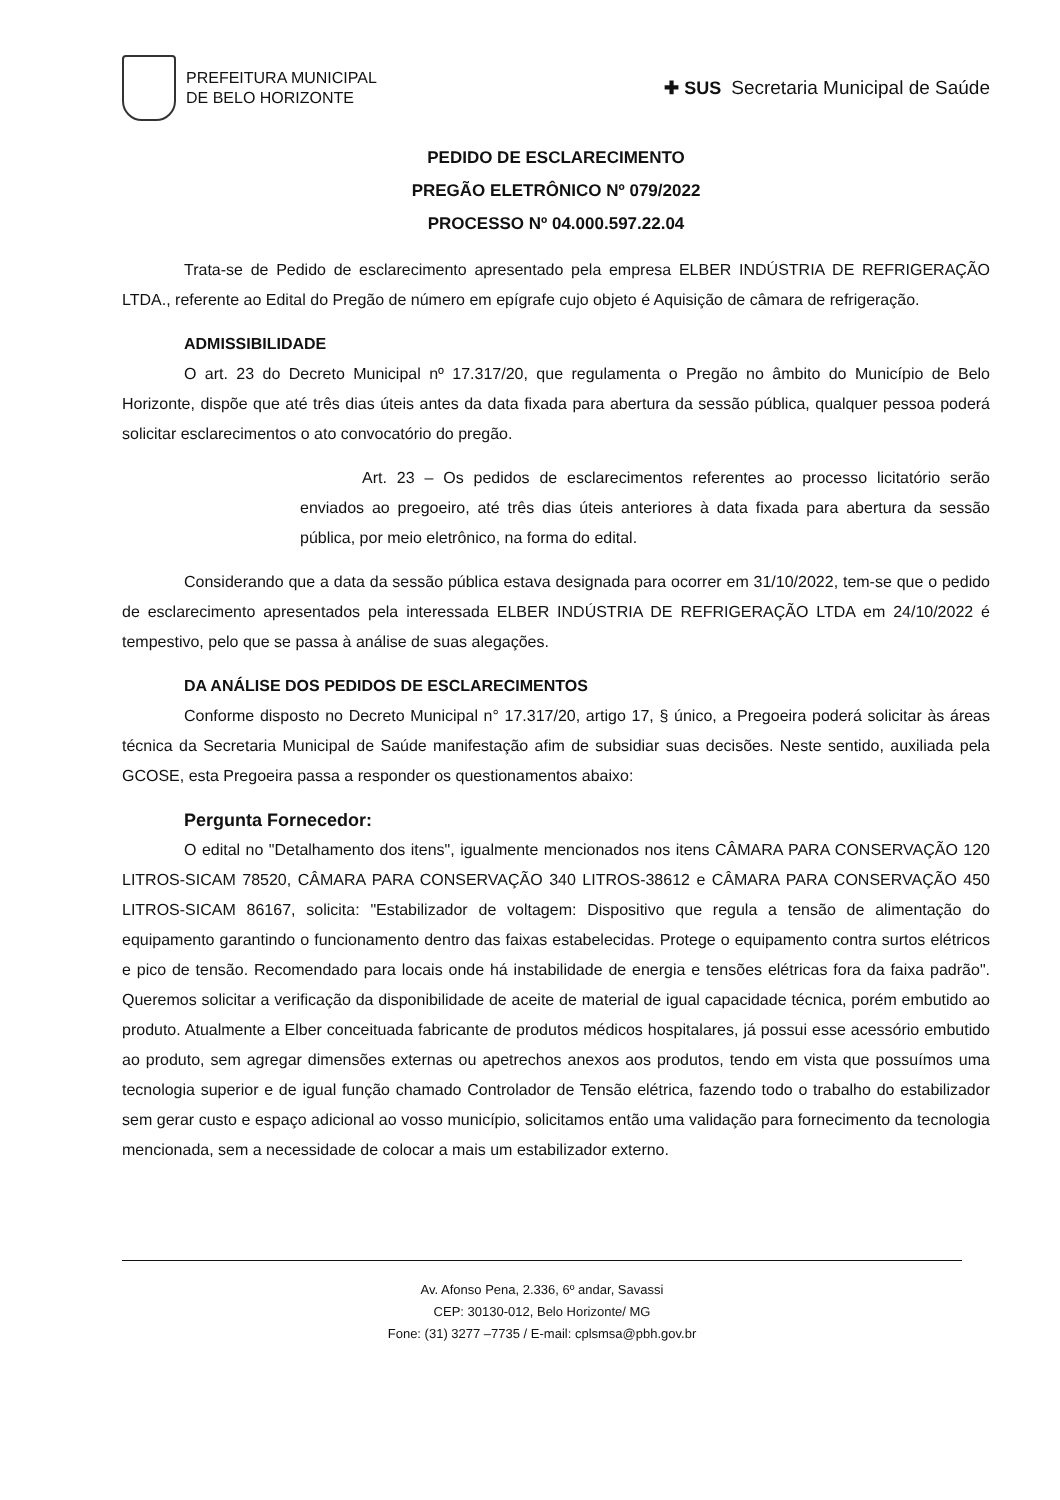PREFEITURA MUNICIPAL
DE BELO HORIZONTE
✚ SUS Secretaria Municipal de Saúde
PEDIDO DE ESCLARECIMENTO
PREGÃO ELETRÔNICO Nº 079/2022
PROCESSO Nº 04.000.597.22.04
Trata-se de Pedido de esclarecimento apresentado pela empresa ELBER INDÚSTRIA DE REFRIGERAÇÃO LTDA., referente ao Edital do Pregão de número em epígrafe cujo objeto é Aquisição de câmara de refrigeração.
ADMISSIBILIDADE
O art. 23 do Decreto Municipal nº 17.317/20, que regulamenta o Pregão no âmbito do Município de Belo Horizonte, dispõe que até três dias úteis antes da data fixada para abertura da sessão pública, qualquer pessoa poderá solicitar esclarecimentos o ato convocatório do pregão.
Art. 23 – Os pedidos de esclarecimentos referentes ao processo licitatório serão enviados ao pregoeiro, até três dias úteis anteriores à data fixada para abertura da sessão pública, por meio eletrônico, na forma do edital.
Considerando que a data da sessão pública estava designada para ocorrer em 31/10/2022, tem-se que o pedido de esclarecimento apresentados pela interessada ELBER INDÚSTRIA DE REFRIGERAÇÃO LTDA em 24/10/2022 é tempestivo, pelo que se passa à análise de suas alegações.
DA ANÁLISE DOS PEDIDOS DE ESCLARECIMENTOS
Conforme disposto no Decreto Municipal n° 17.317/20, artigo 17, § único, a Pregoeira poderá solicitar às áreas técnica da Secretaria Municipal de Saúde manifestação afim de subsidiar suas decisões. Neste sentido, auxiliada pela GCOSE, esta Pregoeira passa a responder os questionamentos abaixo:
Pergunta Fornecedor:
O edital no "Detalhamento dos itens", igualmente mencionados nos itens CÂMARA PARA CONSERVAÇÃO 120 LITROS-SICAM 78520, CÂMARA PARA CONSERVAÇÃO 340 LITROS-38612 e CÂMARA PARA CONSERVAÇÃO 450 LITROS-SICAM 86167, solicita: "Estabilizador de voltagem: Dispositivo que regula a tensão de alimentação do equipamento garantindo o funcionamento dentro das faixas estabelecidas. Protege o equipamento contra surtos elétricos e pico de tensão. Recomendado para locais onde há instabilidade de energia e tensões elétricas fora da faixa padrão". Queremos solicitar a verificação da disponibilidade de aceite de material de igual capacidade técnica, porém embutido ao produto. Atualmente a Elber conceituada fabricante de produtos médicos hospitalares, já possui esse acessório embutido ao produto, sem agregar dimensões externas ou apetrechos anexos aos produtos, tendo em vista que possuímos uma tecnologia superior e de igual função chamado Controlador de Tensão elétrica, fazendo todo o trabalho do estabilizador sem gerar custo e espaço adicional ao vosso município, solicitamos então uma validação para fornecimento da tecnologia mencionada, sem a necessidade de colocar a mais um estabilizador externo.
Av. Afonso Pena, 2.336, 6º andar, Savassi
CEP: 30130-012, Belo Horizonte/ MG
Fone: (31) 3277 –7735 / E-mail: cplsmsa@pbh.gov.br